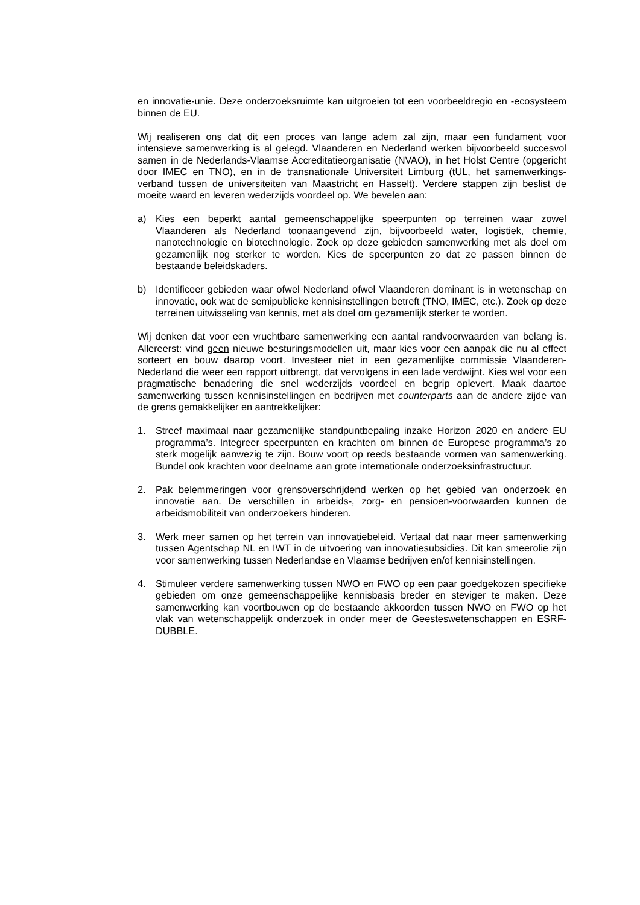en innovatie-unie. Deze onderzoeksruimte kan uitgroeien tot een voorbeeldregio en -ecosysteem binnen de EU.
Wij realiseren ons dat dit een proces van lange adem zal zijn, maar een fundament voor intensieve samenwerking is al gelegd. Vlaanderen en Nederland werken bijvoorbeeld succesvol samen in de Nederlands-Vlaamse Accreditatieorganisatie (NVAO), in het Holst Centre (opgericht door IMEC en TNO), en in de transnationale Universiteit Limburg (tUL, het samenwerkings-verband tussen de universiteiten van Maastricht en Hasselt). Verdere stappen zijn beslist de moeite waard en leveren wederzijds voordeel op. We bevelen aan:
a) Kies een beperkt aantal gemeenschappelijke speerpunten op terreinen waar zowel Vlaanderen als Nederland toonaangevend zijn, bijvoorbeeld water, logistiek, chemie, nanotechnologie en biotechnologie. Zoek op deze gebieden samenwerking met als doel om gezamenlijk nog sterker te worden. Kies de speerpunten zo dat ze passen binnen de bestaande beleidskaders.
b) Identificeer gebieden waar ofwel Nederland ofwel Vlaanderen dominant is in wetenschap en innovatie, ook wat de semipublieke kennisinstellingen betreft (TNO, IMEC, etc.). Zoek op deze terreinen uitwisseling van kennis, met als doel om gezamenlijk sterker te worden.
Wij denken dat voor een vruchtbare samenwerking een aantal randvoorwaarden van belang is. Allereerst: vind geen nieuwe besturingsmodellen uit, maar kies voor een aanpak die nu al effect sorteert en bouw daarop voort. Investeer niet in een gezamenlijke commissie Vlaanderen-Nederland die weer een rapport uitbrengt, dat vervolgens in een lade verdwijnt. Kies wel voor een pragmatische benadering die snel wederzijds voordeel en begrip oplevert. Maak daartoe samenwerking tussen kennisinstellingen en bedrijven met counterparts aan de andere zijde van de grens gemakkelijker en aantrekkelijker:
1. Streef maximaal naar gezamenlijke standpuntbepaling inzake Horizon 2020 en andere EU programma’s. Integreer speerpunten en krachten om binnen de Europese programma’s zo sterk mogelijk aanwezig te zijn. Bouw voort op reeds bestaande vormen van samenwerking. Bundel ook krachten voor deelname aan grote internationale onderzoeksinfrastructuur.
2. Pak belemmeringen voor grensoverschrijdend werken op het gebied van onderzoek en innovatie aan. De verschillen in arbeids-, zorg- en pensioen-voorwaarden kunnen de arbeidsmobiliteit van onderzoekers hinderen.
3. Werk meer samen op het terrein van innovatiebeleid. Vertaal dat naar meer samenwerking tussen Agentschap NL en IWT in de uitvoering van innovatiesubsidies. Dit kan smeerolie zijn voor samenwerking tussen Nederlandse en Vlaamse bedrijven en/of kennisinstellingen.
4. Stimuleer verdere samenwerking tussen NWO en FWO op een paar goedgekozen specifieke gebieden om onze gemeenschappelijke kennisbasis breder en steviger te maken. Deze samenwerking kan voortbouwen op de bestaande akkoorden tussen NWO en FWO op het vlak van wetenschappelijk onderzoek in onder meer de Geesteswetenschappen en ESRF-DUBBLE.